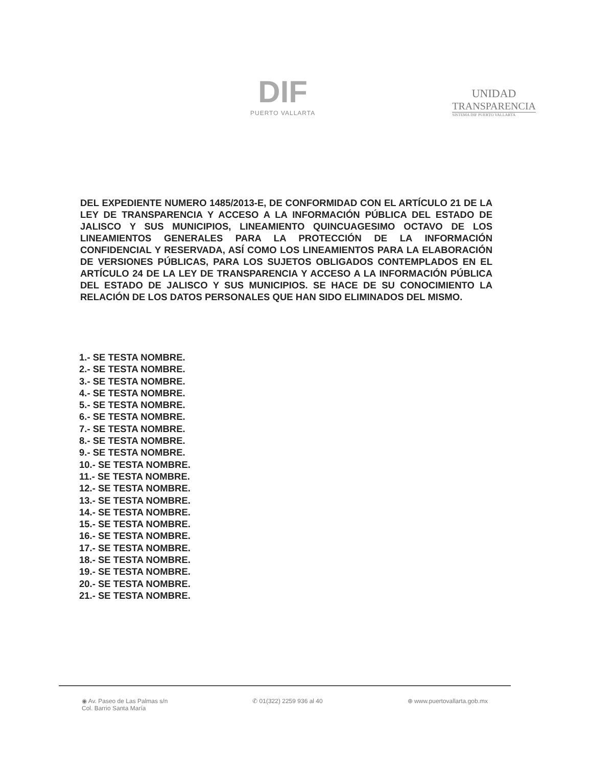DIF
PUERTO VALLARTA
UNIDAD
TRANSPARENCIA
SISTEMA DIF PUERTO VALLARTA
DEL EXPEDIENTE NUMERO 1485/2013-E, DE CONFORMIDAD CON EL ARTÍCULO 21 DE LA LEY DE TRANSPARENCIA Y ACCESO A LA INFORMACIÓN PÚBLICA DEL ESTADO DE JALISCO Y SUS MUNICIPIOS, LINEAMIENTO QUINCUAGESIMO OCTAVO DE LOS LINEAMIENTOS GENERALES PARA LA PROTECCIÓN DE LA INFORMACIÓN CONFIDENCIAL Y RESERVADA, ASÍ COMO LOS LINEAMIENTOS PARA LA ELABORACIÓN DE VERSIONES PÚBLICAS, PARA LOS SUJETOS OBLIGADOS CONTEMPLADOS EN EL ARTÍCULO 24 DE LA LEY DE TRANSPARENCIA Y ACCESO A LA INFORMACIÓN PÚBLICA DEL ESTADO DE JALISCO Y SUS MUNICIPIOS. SE HACE DE SU CONOCIMIENTO LA RELACIÓN DE LOS DATOS PERSONALES QUE HAN SIDO ELIMINADOS DEL MISMO.
1.- SE TESTA NOMBRE.
2.- SE TESTA NOMBRE.
3.- SE TESTA NOMBRE.
4.- SE TESTA NOMBRE.
5.- SE TESTA NOMBRE.
6.- SE TESTA NOMBRE.
7.- SE TESTA NOMBRE.
8.- SE TESTA NOMBRE.
9.- SE TESTA NOMBRE.
10.- SE TESTA NOMBRE.
11.- SE TESTA NOMBRE.
12.- SE TESTA NOMBRE.
13.- SE TESTA NOMBRE.
14.- SE TESTA NOMBRE.
15.- SE TESTA NOMBRE.
16.- SE TESTA NOMBRE.
17.- SE TESTA NOMBRE.
18.- SE TESTA NOMBRE.
19.- SE TESTA NOMBRE.
20.- SE TESTA NOMBRE.
21.- SE TESTA NOMBRE.
◉ Av. Paseo de Las Palmas s/n
Col. Barrio Santa María
✆ 01(322) 2259 936 al 40 ⊕ www.puertovallarta.gob.mx